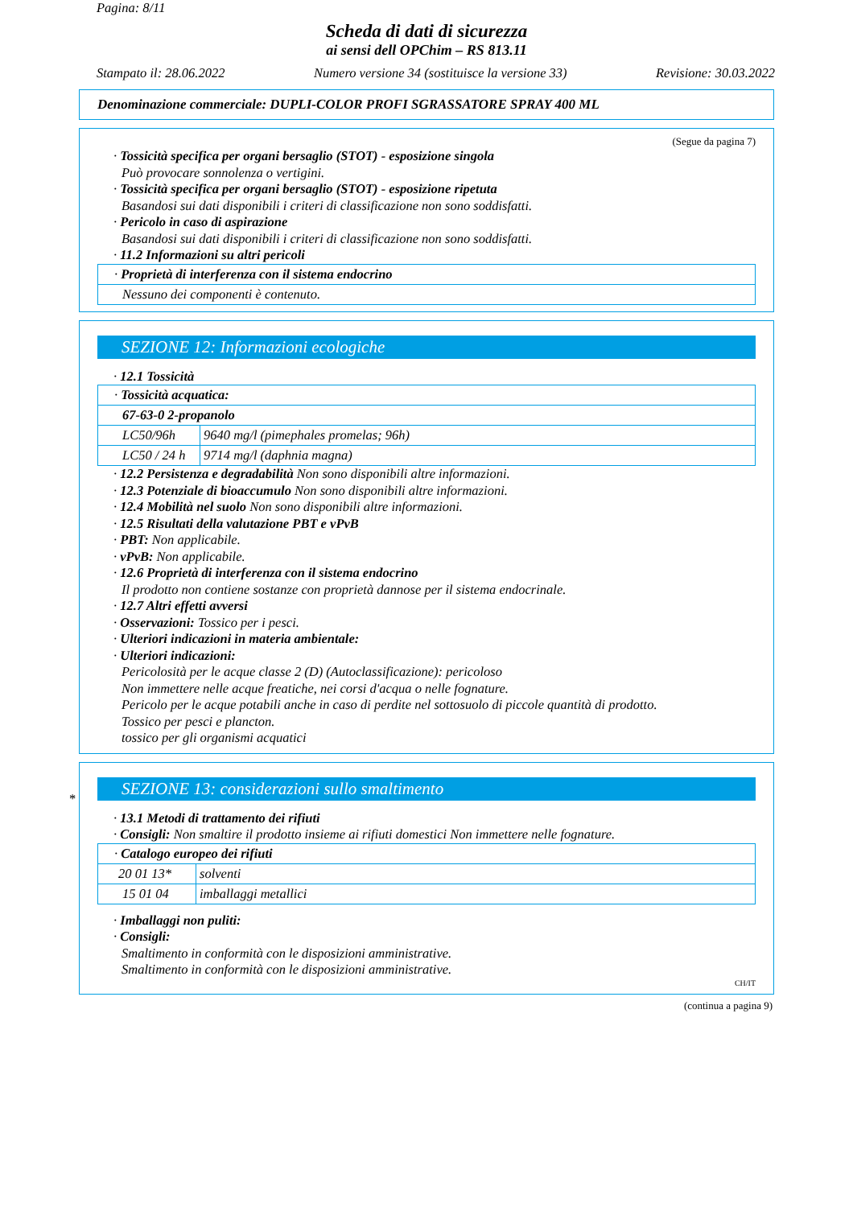Pagina: 8/11
Scheda di dati di sicurezza
ai sensi dell OPChim – RS 813.11
Stampato il: 28.06.2022 Numero versione 34 (sostituisce la versione 33) Revisione: 30.03.2022
Denominazione commerciale: DUPLI-COLOR PROFI SGRASSATORE SPRAY 400 ML
(Segue da pagina 7)
· Tossicità specifica per organi bersaglio (STOT) - esposizione singola
Può provocare sonnolenza o vertigini.
· Tossicità specifica per organi bersaglio (STOT) - esposizione ripetuta
Basandosi sui dati disponibili i criteri di classificazione non sono soddisfatti.
· Pericolo in caso di aspirazione
Basandosi sui dati disponibili i criteri di classificazione non sono soddisfatti.
· 11.2 Informazioni su altri pericoli
| · Proprietà di interferenza con il sistema endocrino |
| Nessuno dei componenti è contenuto. |
SEZIONE 12: Informazioni ecologiche
· 12.1 Tossicità
| · Tossicità acquatica: | |
| 67-63-0 2-propanolo | |
| LC50/96h | 9640 mg/l (pimephales promelas; 96h) |
| LC50 / 24 h | 9714 mg/l (daphnia magna) |
· 12.2 Persistenza e degradabilità Non sono disponibili altre informazioni.
· 12.3 Potenziale di bioaccumulo Non sono disponibili altre informazioni.
· 12.4 Mobilità nel suolo Non sono disponibili altre informazioni.
· 12.5 Risultati della valutazione PBT e vPvB
· PBT: Non applicabile.
· vPvB: Non applicabile.
· 12.6 Proprietà di interferenza con il sistema endocrino
Il prodotto non contiene sostanze con proprietà dannose per il sistema endocrinale.
· 12.7 Altri effetti avversi
· Osservazioni: Tossico per i pesci.
· Ulteriori indicazioni in materia ambientale:
· Ulteriori indicazioni:
Pericolosità per le acque classe 2 (D) (Autoclassificazione): pericoloso
Non immettere nelle acque freatiche, nei corsi d'acqua o nelle fognature.
Pericolo per le acque potabili anche in caso di perdite nel sottosuolo di piccole quantità di prodotto.
Tossico per pesci e plancton.
tossico per gli organismi acquatici
SEZIONE 13: considerazioni sullo smaltimento
*
· 13.1 Metodi di trattamento dei rifiuti
· Consigli: Non smaltire il prodotto insieme ai rifiuti domestici Non immettere nelle fognature.
| · Catalogo europeo dei rifiuti | |
| 20 01 13* | solventi |
| 15 01 04 | imballaggi metallici |
· Imballaggi non puliti:
· Consigli:
Smaltimento in conformità con le disposizioni amministrative.
Smaltimento in conformità con le disposizioni amministrative.
CH/IT
(continua a pagina 9)